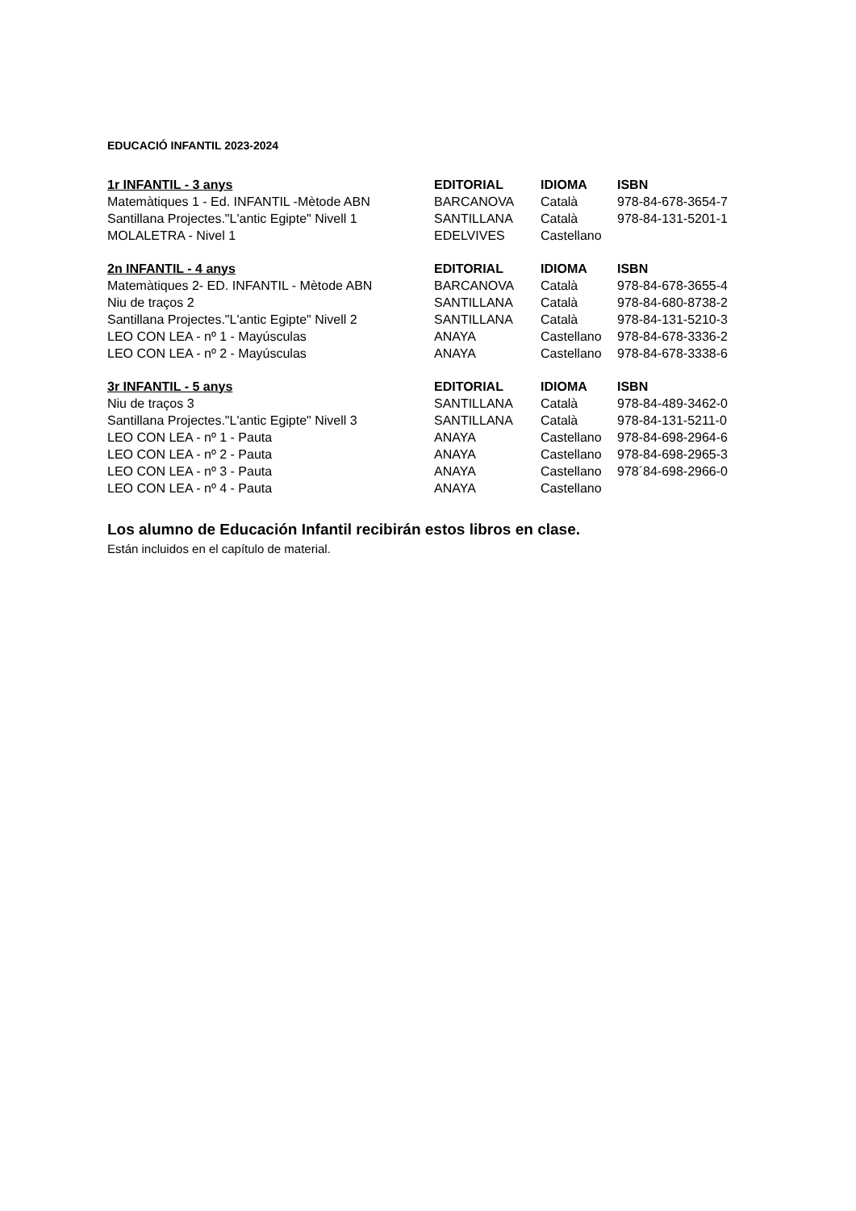EDUCACIÓ INFANTIL 2023-2024
| 1r INFANTIL - 3 anys | EDITORIAL | IDIOMA | ISBN |
| --- | --- | --- | --- |
| Matemàtiques 1 - Ed. INFANTIL -Mètode ABN | BARCANOVA | Català | 978-84-678-3654-7 |
| Santillana Projectes."L'antic Egipte" Nivell 1 | SANTILLANA | Català | 978-84-131-5201-1 |
| MOLALETRA - Nivel 1 | EDELVIVES | Castellano | |
| 2n INFANTIL - 4 anys | EDITORIAL | IDIOMA | ISBN |
| --- | --- | --- | --- |
| Matemàtiques 2- ED. INFANTIL - Mètode ABN | BARCANOVA | Català | 978-84-678-3655-4 |
| Niu de traços 2 | SANTILLANA | Català | 978-84-680-8738-2 |
| Santillana Projectes."L'antic Egipte" Nivell 2 | SANTILLANA | Català | 978-84-131-5210-3 |
| LEO CON LEA - nº 1 - Mayúsculas | ANAYA | Castellano | 978-84-678-3336-2 |
| LEO CON LEA - nº 2 - Mayúsculas | ANAYA | Castellano | 978-84-678-3338-6 |
| 3r INFANTIL - 5 anys | EDITORIAL | IDIOMA | ISBN |
| --- | --- | --- | --- |
| Niu de traços 3 | SANTILLANA | Català | 978-84-489-3462-0 |
| Santillana Projectes."L'antic Egipte" Nivell 3 | SANTILLANA | Català | 978-84-131-5211-0 |
| LEO CON LEA - nº 1 - Pauta | ANAYA | Castellano | 978-84-698-2964-6 |
| LEO CON LEA - nº 2 - Pauta | ANAYA | Castellano | 978-84-698-2965-3 |
| LEO CON LEA - nº 3 - Pauta | ANAYA | Castellano | 978´84-698-2966-0 |
| LEO CON LEA - nº 4 - Pauta | ANAYA | Castellano | |
Los alumno de Educación Infantil recibirán estos libros en clase.
Están incluidos en el capítulo de material.